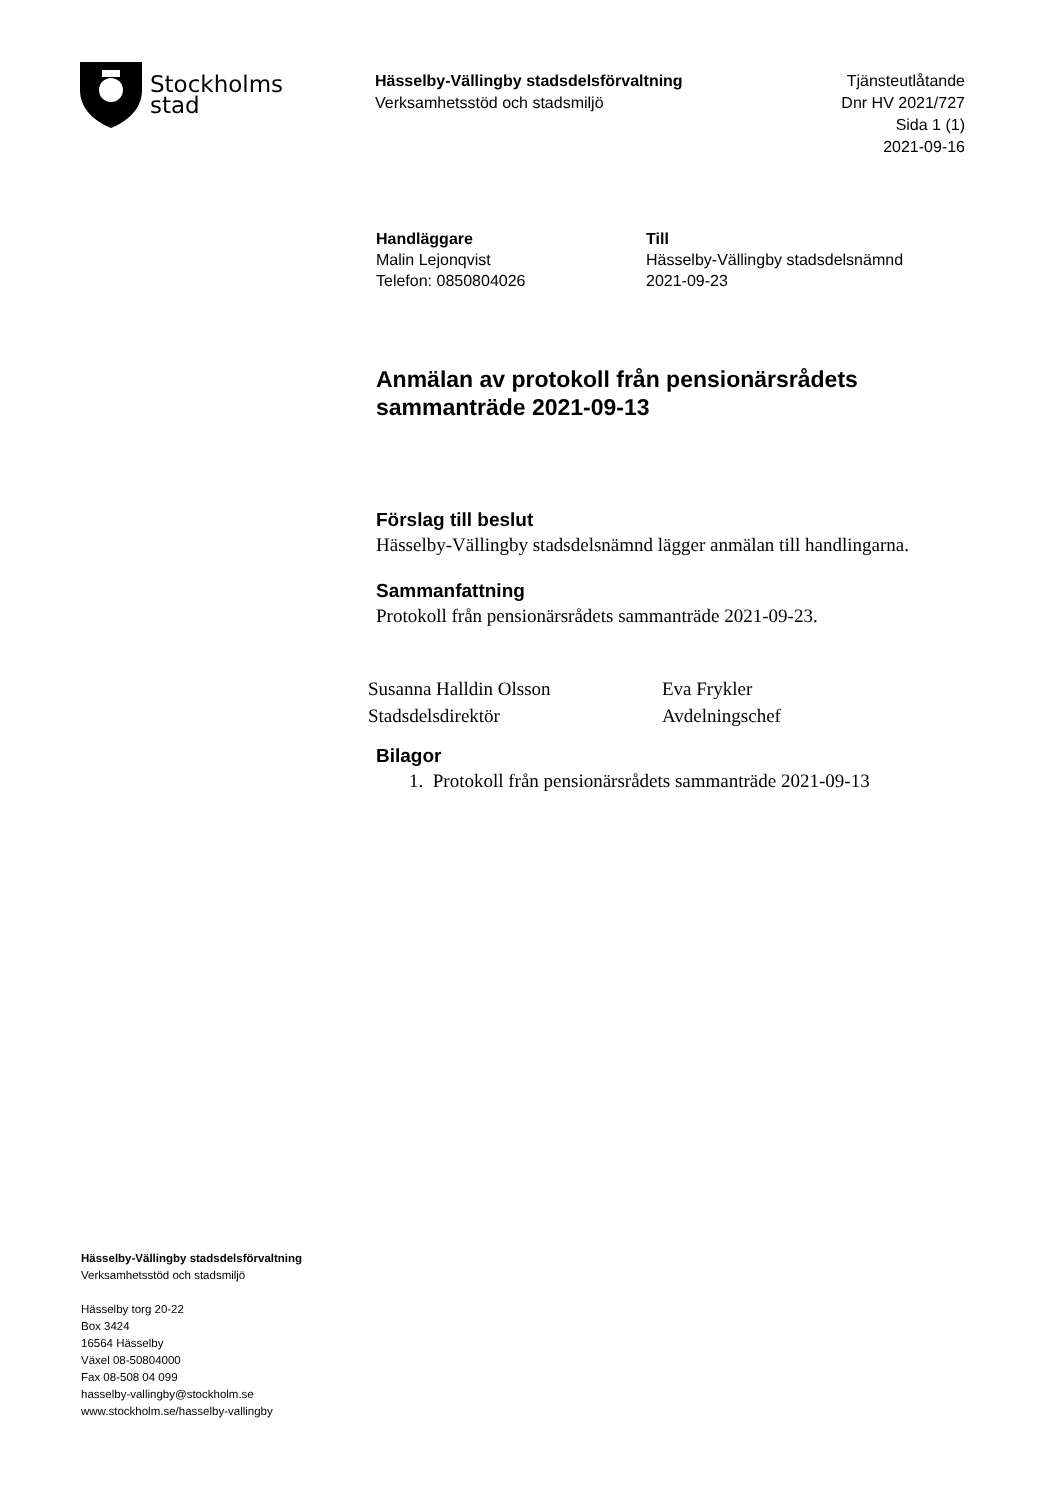Stockholms
stad
Hässelby-Vällingby stadsdelsförvaltning
Verksamhetsstöd och stadsmiljö
Tjänsteutlåtande
Dnr HV 2021/727
Sida 1 (1)
2021-09-16
Handläggare
Malin Lejonqvist
Telefon: 0850804026
Till
Hässelby-Vällingby stadsdelsnämnd
2021-09-23
Anmälan av protokoll från pensionärsrådets sammanträde 2021-09-13
Förslag till beslut
Hässelby-Vällingby stadsdelsnämnd lägger anmälan till handlingarna.
Sammanfattning
Protokoll från pensionärsrådets sammanträde 2021-09-23.
Susanna Halldin Olsson
Stadsdelsdirektör
Eva Frykler
Avdelningschef
Bilagor
1. Protokoll från pensionärsrådets sammanträde 2021-09-13
Hässelby-Vällingby stadsdelsförvaltning
Verksamhetsstöd och stadsmiljö
Hässelby torg 20-22
Box 3424
16564 Hässelby
Växel 08-50804000
Fax 08-508 04 099
hasselby-vallingby@stockholm.se
www.stockholm.se/hasselby-vallingby